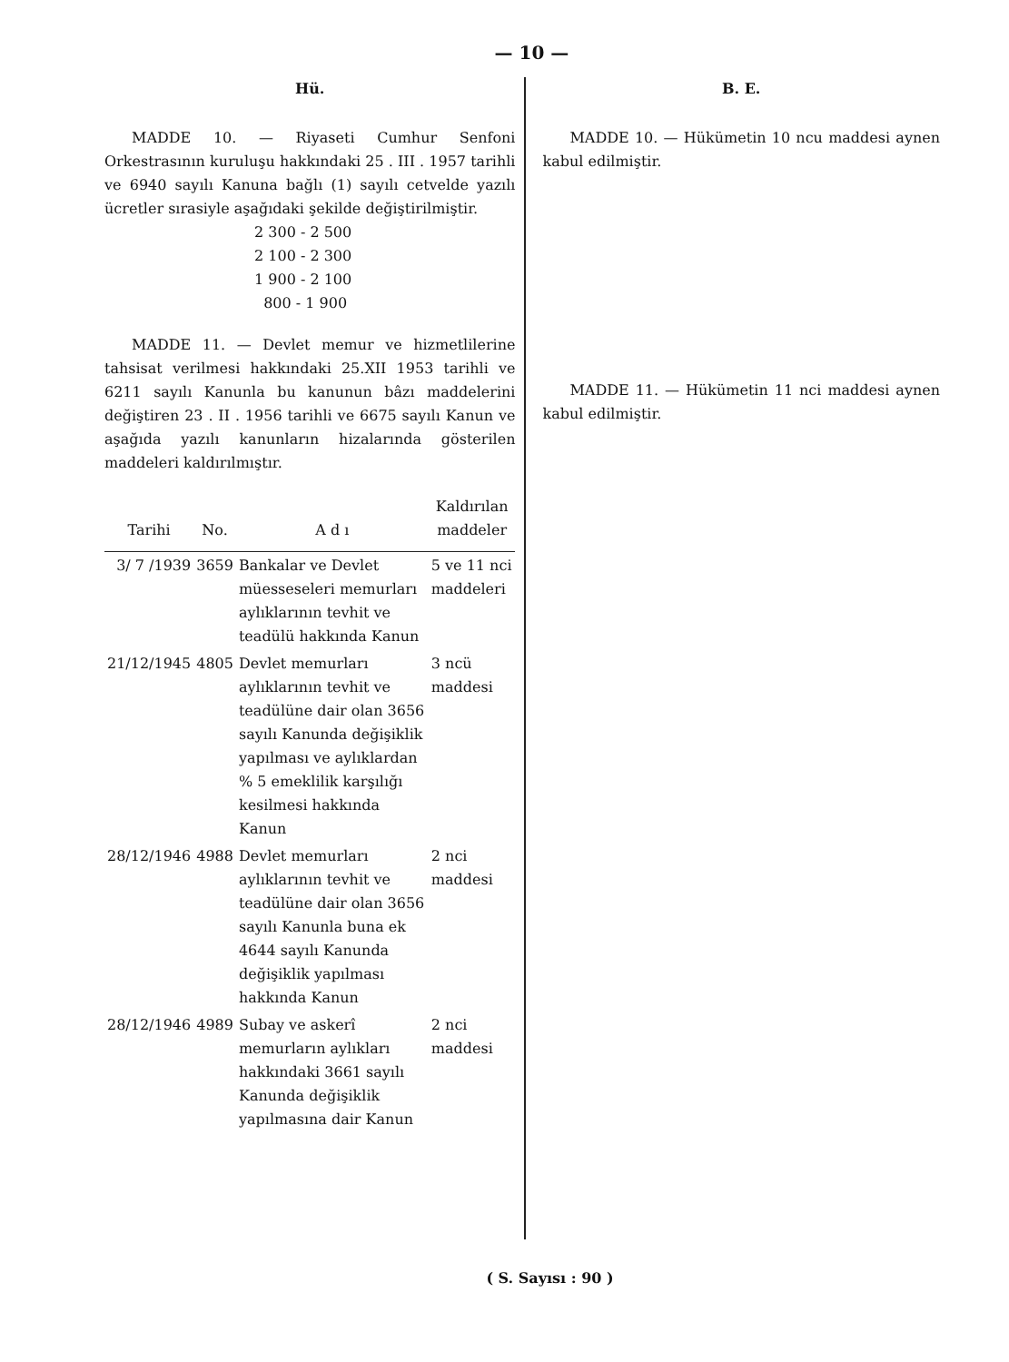— 10 —
Hü.
MADDE 10. — Riyaseti Cumhur Senfoni Orkestrasının kuruluşu hakkındaki 25 . III . 1957 tarihli ve 6940 sayılı Kanuna bağlı (1) sayılı cetvelde yazılı ücretler sırasiyle aşağıdaki şekilde değiştirilmiştir.
2 300 - 2 500
2 100 - 2 300
1 900 - 2 100
800 - 1 900
MADDE 11. — Devlet memur ve hizmetlilerine tahsisat verilmesi hakkındaki 25.XII 1953 tarihli ve 6211 sayılı Kanunla bu kanunun bâzı maddelerini değiştiren 23 . II . 1956 tarihli ve 6675 sayılı Kanun ve aşağıda yazılı kanunların hizalarında gösterilen maddeleri kaldırılmıştır.
| Tarihi | No. | A d ı | Kaldırılan maddeler |
| --- | --- | --- | --- |
| 3/ 7 /1939 | 3659 | Bankalar ve Devlet müesseseleri memurları aylıklarının tevhit ve teadülü hakkında Kanun | 5 ve 11 nci maddeleri |
| 21/12/1945 | 4805 | Devlet memurları aylıklarının tevhit ve teadülüne dair olan 3656 sayılı Kanunda değişiklik yapılması ve aylıklardan % 5 emeklilik karşılığı kesilmesi hakkında Kanun | 3 ncü maddesi |
| 28/12/1946 | 4988 | Devlet memurları aylıklarının tevhit ve teadülüne dair olan 3656 sayılı Kanunla buna ek 4644 sayılı Kanunda değişiklik yapılması hakkında Kanun | 2 nci maddesi |
| 28/12/1946 | 4989 | Subay ve askerî memurların aylıkları hakkındaki 3661 sayılı Kanunda değişiklik yapılmasına dair Kanun | 2 nci maddesi |
B. E.
MADDE 10. — Hükümetin 10 ncu maddesi aynen kabul edilmiştir.
MADDE 11. — Hükümetin 11 nci maddesi aynen kabul edilmiştir.
( S. Sayısı : 90 )